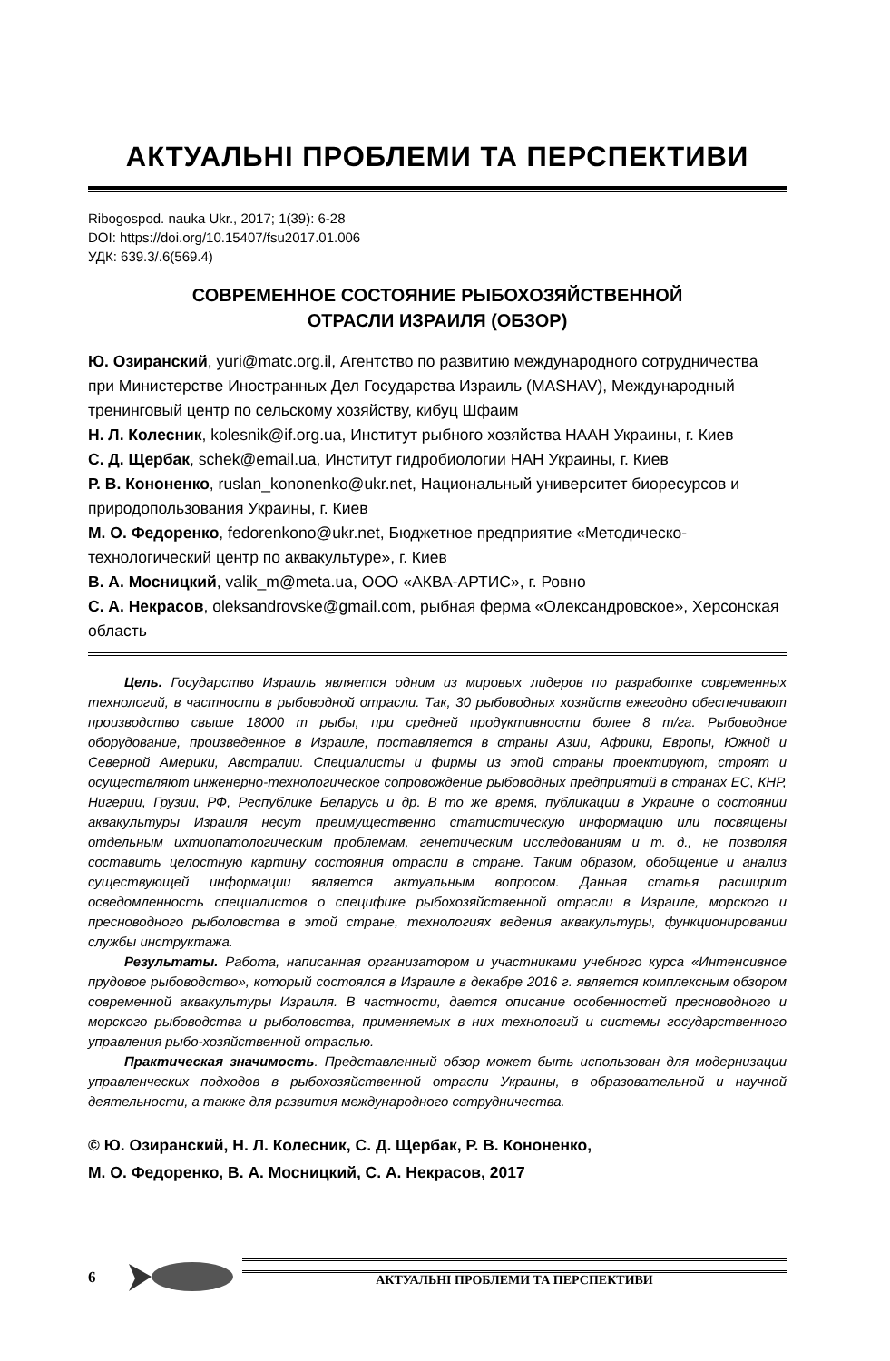АКТУАЛЬНІ ПРОБЛЕМИ ТА ПЕРСПЕКТИВИ
Ribogospod. nauka Ukr., 2017; 1(39): 6-28
DOI: https://doi.org/10.15407/fsu2017.01.006
УДК: 639.3/.6(569.4)
СОВРЕМЕННОЕ СОСТОЯНИЕ РЫБОХОЗЯЙСТВЕННОЙ
ОТРАСЛИ ИЗРАИЛЯ (ОБЗОР)
Ю. Озиранский, yuri@matc.org.il, Агентство по развитию международного сотрудничества при Министерстве Иностранных Дел Государства Израиль (MASHAV), Международный тренинговый центр по сельскому хозяйству, кибуц Шфаим
Н. Л. Колесник, kolesnik@if.org.ua, Институт рыбного хозяйства НААН Украины, г. Киев
С. Д. Щербак, schek@email.ua, Институт гидробиологии НАН Украины, г. Киев
Р. В. Кононенко, ruslan_kononenko@ukr.net, Национальный университет биоресурсов и природопользования Украины, г. Киев
М. О. Федоренко, fedorenkono@ukr.net, Бюджетное предприятие «Методическо-технологический центр по аквакультуре», г. Киев
В. А. Мосницкий, valik_m@meta.ua, ООО «АКВА-АРТИС», г. Ровно
С. А. Некрасов, oleksandrovske@gmail.com, рыбная ферма «Олександровское», Херсонская область
Цель. Государство Израиль является одним из мировых лидеров по разработке современных технологий, в частности в рыбоводной отрасли. Так, 30 рыбоводных хозяйств ежегодно обеспечивают производство свыше 18000 т рыбы, при средней продуктивности более 8 т/га. Рыбоводное оборудование, произведенное в Израиле, поставляется в страны Азии, Африки, Европы, Южной и Северной Америки, Австралии. Специалисты и фирмы из этой страны проектируют, строят и осуществляют инженерно-технологическое сопровождение рыбоводных предприятий в странах ЕС, КНР, Нигерии, Грузии, РФ, Республике Беларусь и др. В то же время, публикации в Украине о состоянии аквакультуры Израиля несут преимущественно статистическую информацию или посвящены отдельным ихтиопатологическим проблемам, генетическим исследованиям и т. д., не позволяя составить целостную картину состояния отрасли в стране. Таким образом, обобщение и анализ существующей информации является актуальным вопросом. Данная статья расширит осведомленность специалистов о специфике рыбохозяйственной отрасли в Израиле, морского и пресноводного рыболовства в этой стране, технологиях ведения аквакультуры, функционировании службы инструктажа.
Результаты. Работа, написанная организатором и участниками учебного курса «Интенсивное прудовое рыбоводство», который состоялся в Израиле в декабре 2016 г. является комплексным обзором современной аквакультуры Израиля. В частности, дается описание особенностей пресноводного и морского рыбоводства и рыболовства, применяемых в них технологий и системы государственного управления рыбо-хозяйственной отраслью.
Практическая значимость. Представленный обзор может быть использован для модернизации управленческих подходов в рыбохозяйственной отрасли Украины, в образовательной и научной деятельности, а также для развития международного сотрудничества.
© Ю. Озиранский, Н. Л. Колесник, С. Д. Щербак, Р. В. Кононенко,
М. О. Федоренко, В. А. Мосницкий, С. А. Некрасов, 2017
6
АКТУАЛЬНІ ПРОБЛЕМИ ТА ПЕРСПЕКТИВИ